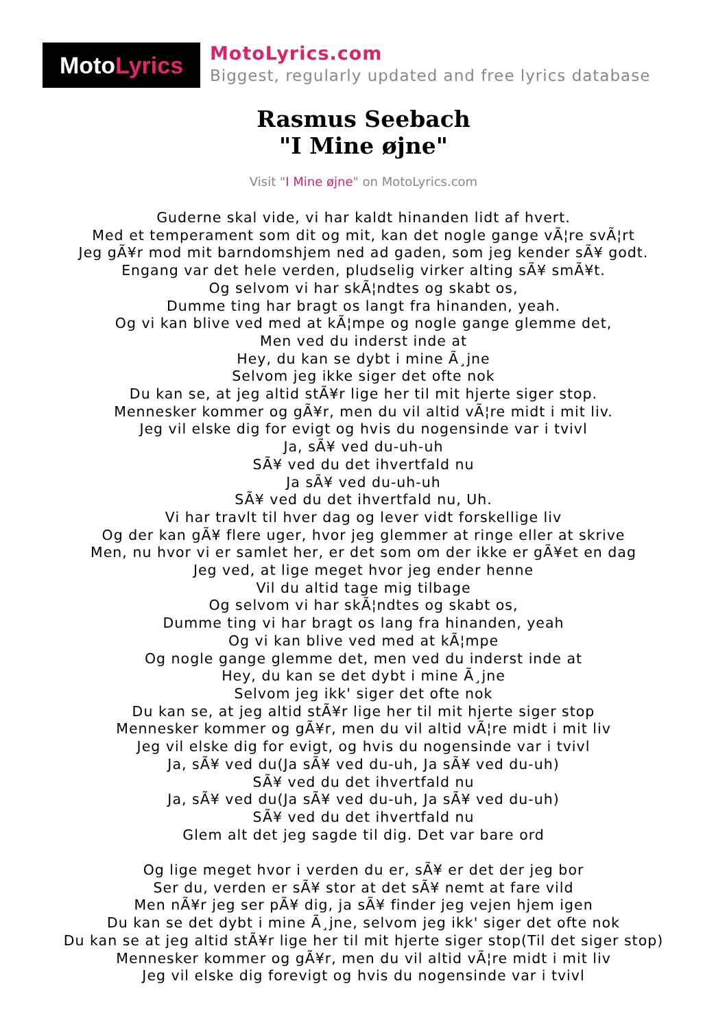Moto Lyrics
MotoLyrics.com
Biggest, regularly updated and free lyrics database
Rasmus Seebach
"I Mine øjne"
Visit "I Mine øjne" on MotoLyrics.com
Guderne skal vide, vi har kaldt hinanden lidt af hvert.
Med et temperament som dit og mit, kan det nogle gange vÃ¦re svÃ¦rt
Jeg gÃ¥r mod mit barndomshjem ned ad gaden, som jeg kender sÃ¥ godt.
Engang var det hele verden, pludselig virker alting sÃ¥ smÃ¥t.
Og selvom vi har skÃ¦ndtes og skabt os,
Dumme ting har bragt os langt fra hinanden, yeah.
Og vi kan blive ved med at kÃ¦mpe og nogle gange glemme det,
Men ved du inderst inde at
Hey, du kan se dybt i mine Ã¸jne
Selvom jeg ikke siger det ofte nok
Du kan se, at jeg altid stÃ¥r lige her til mit hjerte siger stop.
Mennesker kommer og gÃ¥r, men du vil altid vÃ¦re midt i mit liv.
Jeg vil elske dig for evigt og hvis du nogensinde var i tvivl
Ja, sÃ¥ ved du-uh-uh
SÃ¥ ved du det ihvertfald nu
Ja sÃ¥ ved du-uh-uh
SÃ¥ ved du det ihvertfald nu, Uh.
Vi har travlt til hver dag og lever vidt forskellige liv
Og der kan gÃ¥ flere uger, hvor jeg glemmer at ringe eller at skrive
Men, nu hvor vi er samlet her, er det som om der ikke er gÃ¥et en dag
Jeg ved, at lige meget hvor jeg ender henne
Vil du altid tage mig tilbage
Og selvom vi har skÃ¦ndtes og skabt os,
Dumme ting vi har bragt os lang fra hinanden, yeah
Og vi kan blive ved med at kÃ¦mpe
Og nogle gange glemme det, men ved du inderst inde at
Hey, du kan se det dybt i mine Ã¸jne
Selvom jeg ikk' siger det ofte nok
Du kan se, at jeg altid stÃ¥r lige her til mit hjerte siger stop
Mennesker kommer og gÃ¥r, men du vil altid vÃ¦re midt i mit liv
Jeg vil elske dig for evigt, og hvis du nogensinde var i tvivl
Ja, sÃ¥ ved du(Ja sÃ¥ ved du-uh, Ja sÃ¥ ved du-uh)
SÃ¥ ved du det ihvertfald nu
Ja, sÃ¥ ved du(Ja sÃ¥ ved du-uh, Ja sÃ¥ ved du-uh)
SÃ¥ ved du det ihvertfald nu
Glem alt det jeg sagde til dig. Det var bare ord
Og lige meget hvor i verden du er, sÃ¥ er det der jeg bor
Ser du, verden er sÃ¥ stor at det sÃ¥ nemt at fare vild
Men nÃ¥r jeg ser pÃ¥ dig, ja sÃ¥ finder jeg vejen hjem igen
Du kan se det dybt i mine Ã¸jne, selvom jeg ikk' siger det ofte nok
Du kan se at jeg altid stÃ¥r lige her til mit hjerte siger stop(Til det siger stop)
Mennesker kommer og gÃ¥r, men du vil altid vÃ¦re midt i mit liv
Jeg vil elske dig forevigt og hvis du nogensinde var i tvivl